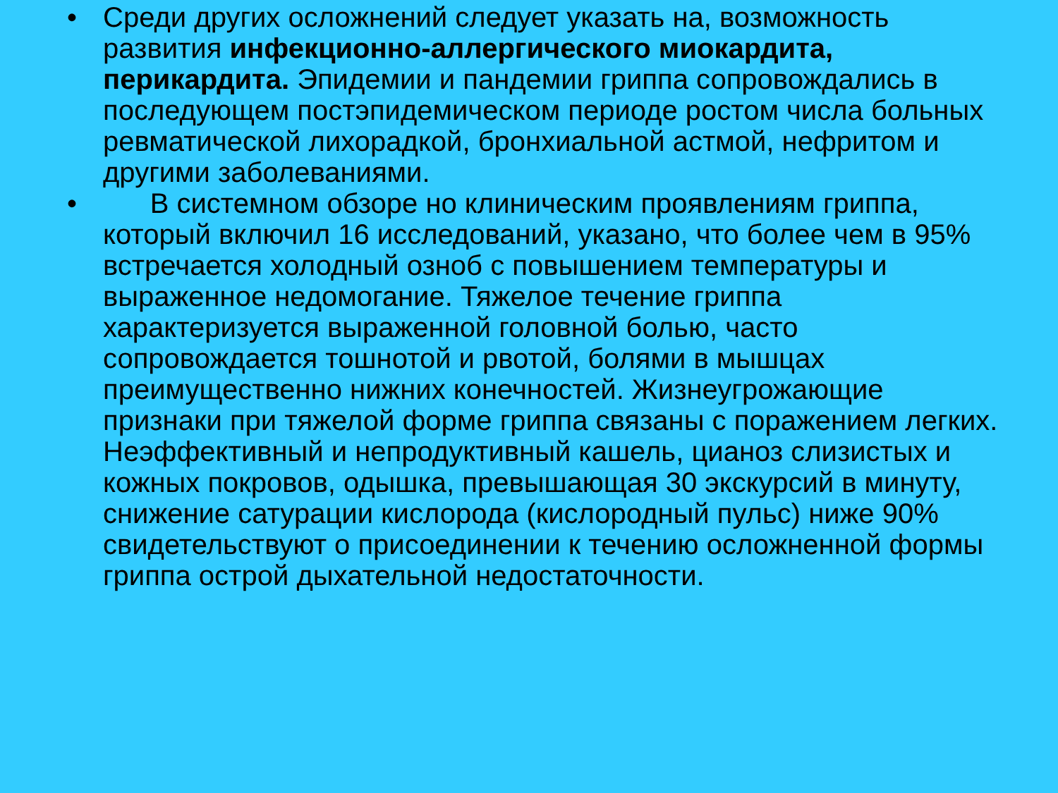• Среди других осложнений следует указать на, возможность развития инфекционно-аллергического миокардита, перикардита. Эпидемии и пандемии гриппа сопровождались в последующем постэпидемическом периоде ростом числа больных ревматической лихорадкой, бронхиальной астмой, нефритом и другими заболеваниями.
• В системном обзоре но клиническим проявлениям гриппа, который включил 16 исследований, указано, что более чем в 95% встречается холодный озноб с повышением температуры и выраженное недомогание. Тяжелое течение гриппа характеризуется выраженной головной болью, часто сопровождается тошнотой и рвотой, болями в мышцах преимущественно нижних конечностей. Жизнеугрожающие признаки при тяжелой форме гриппа связаны с поражением легких. Неэффективный и непродуктивный кашель, цианоз слизистых и кожных покровов, одышка, превышающая 30 экскурсий в минуту, снижение сатурации кислорода (кислородный пульс) ниже 90% свидетельствуют о присоединении к течению осложненной формы гриппа острой дыхательной недостаточности.